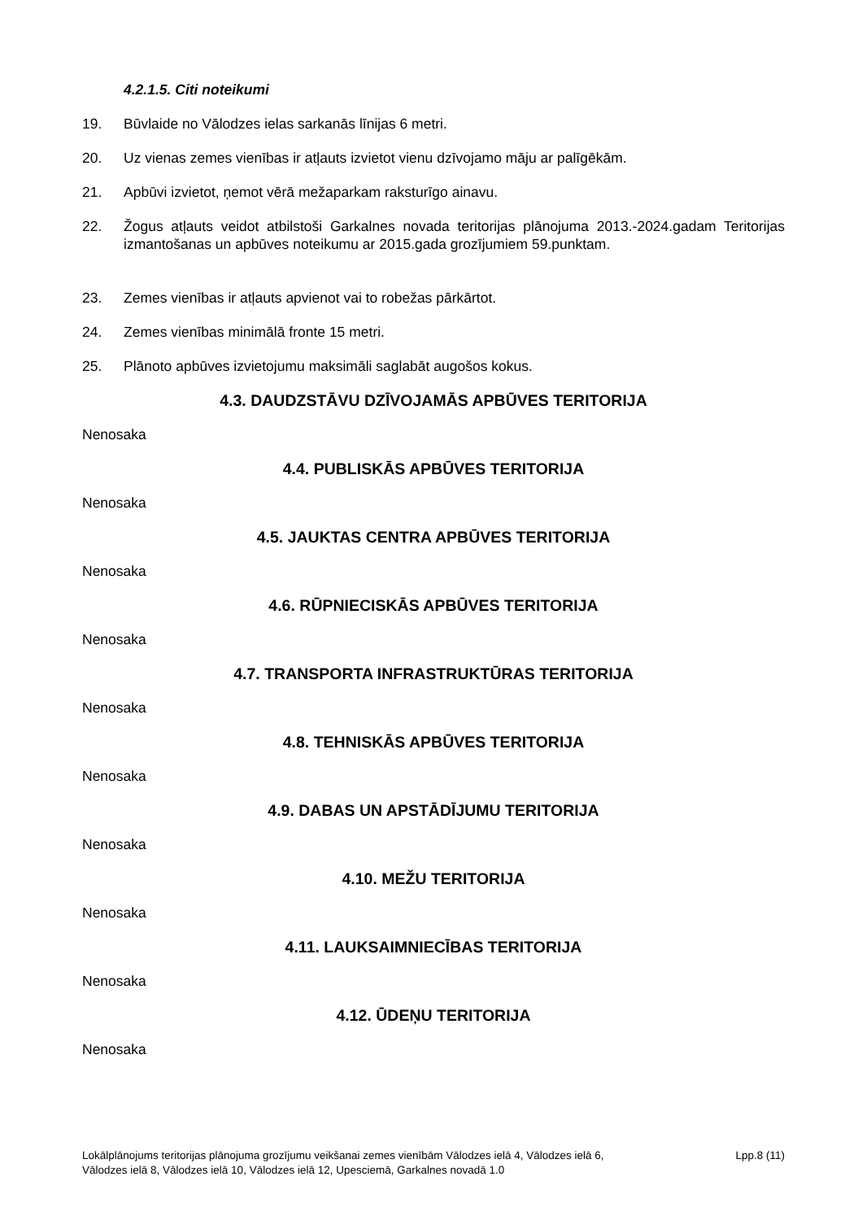4.2.1.5. Citi noteikumi
19. Būvlaide no Vālodzes ielas sarkanās līnijas 6 metri.
20. Uz vienas zemes vienības ir atļauts izvietot vienu dzīvojamo māju ar palīgēkām.
21. Apbūvi izvietot, ņemot vērā mežaparkam raksturīgo ainavu.
22. Žogus atļauts veidot atbilstoši Garkalnes novada teritorijas plānojuma 2013.-2024.gadam Teritorijas izmantošanas un apbūves noteikumu ar 2015.gada grozījumiem 59.punktam.
23. Zemes vienības ir atļauts apvienot vai to robežas pārkārtot.
24. Zemes vienības minimālā fronte 15 metri.
25. Plānoto apbūves izvietojumu maksimāli saglabāt augošos kokus.
4.3. DAUDZSTĀVU DZĪVOJAMĀS APBŪVES TERITORIJA
Nenosaka
4.4. PUBLISKĀS APBŪVES TERITORIJA
Nenosaka
4.5. JAUKTAS CENTRA APBŪVES TERITORIJA
Nenosaka
4.6. RŪPNIECISKĀS APBŪVES TERITORIJA
Nenosaka
4.7. TRANSPORTA INFRASTRUKTŪRAS TERITORIJA
Nenosaka
4.8. TEHNISKĀS APBŪVES TERITORIJA
Nenosaka
4.9. DABAS UN APSTĀDĪJUMU TERITORIJA
Nenosaka
4.10. MEŽU TERITORIJA
Nenosaka
4.11. LAUKSAIMNIECĪBAS TERITORIJA
Nenosaka
4.12. ŪDEŅU TERITORIJA
Nenosaka
Lokālplānojums teritorijas plānojuma grozījumu veikšanai zemes vienībām Vālodzes ielā 4, Vālodzes ielā 6,
Vālodzes ielā 8, Vālodzes ielā 10, Vālodzes ielā 12, Upesciemā, Garkalnes novadā 1.0
Lpp.8 (11)